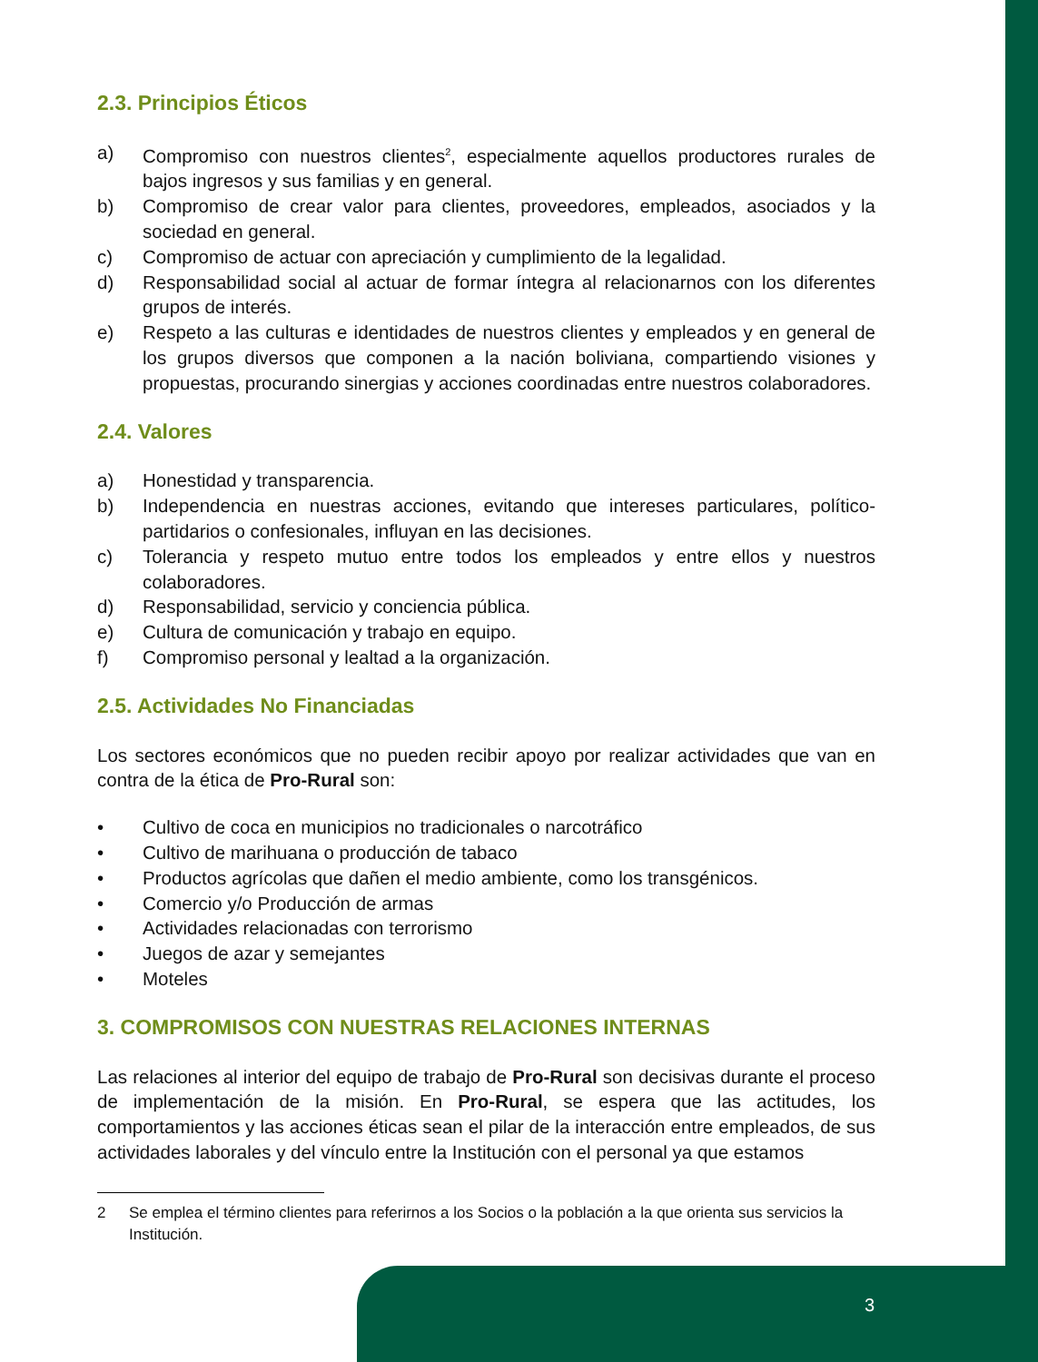2.3. Principios Éticos
a) Compromiso con nuestros clientes<sup>2</sup>, especialmente aquellos productores rurales de bajos ingresos y sus familias y en general.
b) Compromiso de crear valor para clientes, proveedores, empleados, asociados y la sociedad en general.
c) Compromiso de actuar con apreciación y cumplimiento de la legalidad.
d) Responsabilidad social al actuar de formar íntegra al relacionarnos con los diferentes grupos de interés.
e) Respeto a las culturas e identidades de nuestros clientes y empleados y en general de los grupos diversos que componen a la nación boliviana, compartiendo visiones y propuestas, procurando sinergias y acciones coordinadas entre nuestros colaboradores.
2.4. Valores
a) Honestidad y transparencia.
b) Independencia en nuestras acciones, evitando que intereses particulares, político-partidarios o confesionales, influyan en las decisiones.
c) Tolerancia y respeto mutuo entre todos los empleados y entre ellos y nuestros colaboradores.
d) Responsabilidad, servicio y conciencia pública.
e) Cultura de comunicación y trabajo en equipo.
f) Compromiso personal y lealtad a la organización.
2.5. Actividades No Financiadas
Los sectores económicos que no pueden recibir apoyo por realizar actividades que van en contra de la ética de Pro-Rural son:
• Cultivo de coca en municipios no tradicionales o narcotráfico
• Cultivo de marihuana o producción de tabaco
• Productos agrícolas que dañen el medio ambiente, como los transgénicos.
• Comercio y/o Producción de armas
• Actividades relacionadas con terrorismo
• Juegos de azar y semejantes
• Moteles
3. COMPROMISOS CON NUESTRAS RELACIONES INTERNAS
Las relaciones al interior del equipo de trabajo de Pro-Rural son decisivas durante el proceso de implementación de la misión. En Pro-Rural, se espera que las actitudes, los comportamientos y las acciones éticas sean el pilar de la interacción entre empleados, de sus actividades laborales y del vínculo entre la Institución con el personal ya que estamos
2 Se emplea el término clientes para referirnos a los Socios o la población a la que orienta sus servicios la Institución.
3